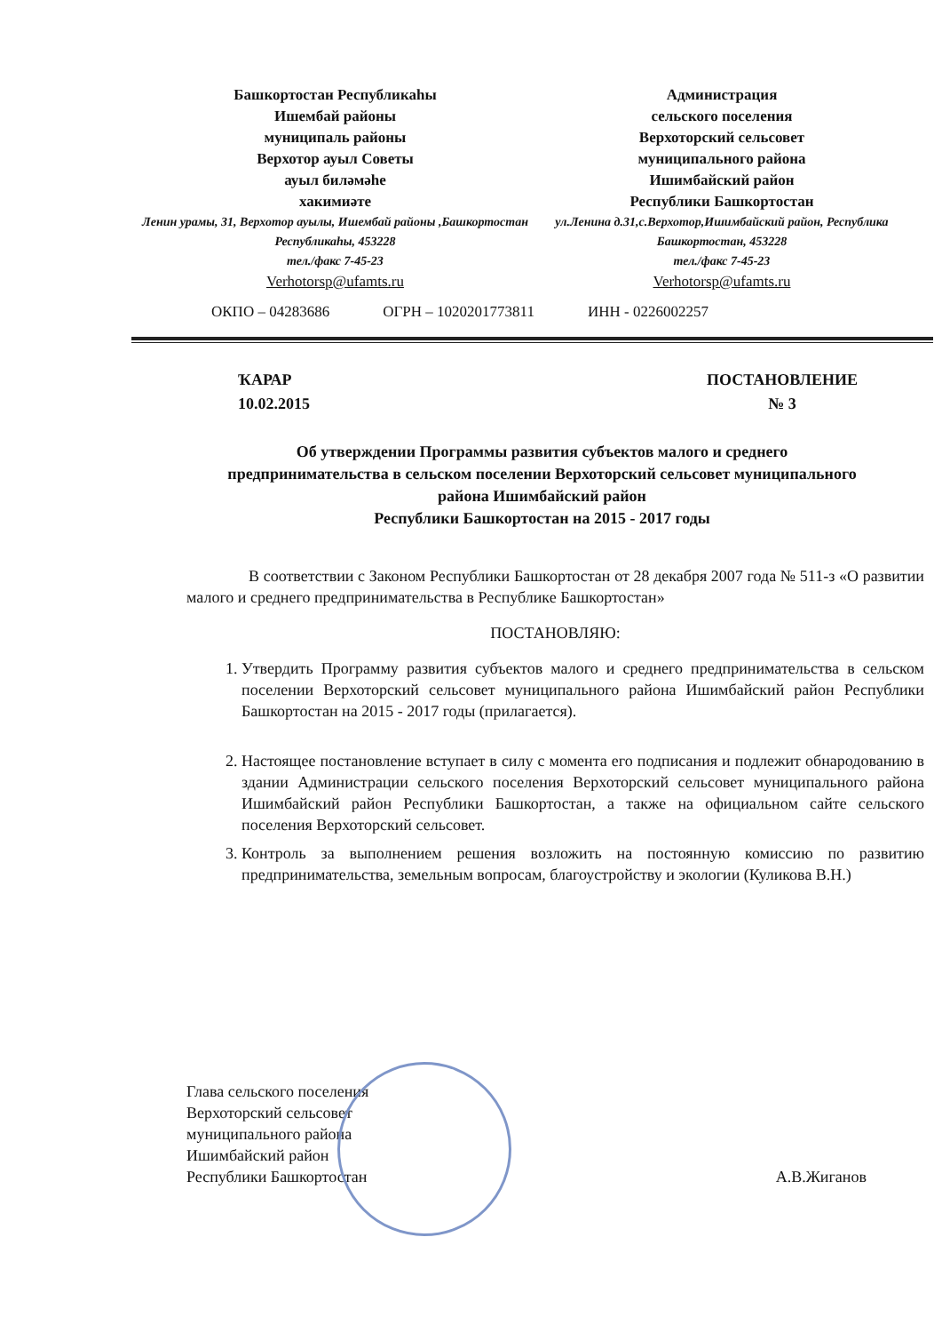Башкортостан Республикаһы
Ишембай районы
муниципаль районы
Верхотор ауыл Советы
ауыл биләмәһе
хакимиәте
Ленин урамы, 31, Верхотор ауылы, Ишембай районы ,Башкортостан Республикаһы, 453228
тел./факс 7-45-23
Verhotorsp@ufamts.ru
Администрация
сельского поселения
Верхоторский сельсовет
муниципального района
Ишимбайский район
Республики Башкортостан
ул.Ленина д.31,с.Верхотор,Ишимбайский район, Республика Башкортостан, 453228
тел./факс 7-45-23
Verhotorsp@ufamts.ru
ОКПО – 04283686 ОГРН – 1020201773811 ИНН - 0226002257
ҠАРАР
10.02.2015
ПОСТАНОВЛЕНИЕ
№ 3
Об утверждении Программы развития субъектов малого и среднего предпринимательства в сельском поселении Верхоторский сельсовет муниципального района Ишимбайский район
Республики Башкортостан на 2015 - 2017 годы
В соответствии с Законом Республики Башкортостан от 28 декабря 2007 года № 511-з «О развитии малого и среднего предпринимательства в Республике Башкортостан»
ПОСТАНОВЛЯЮ:
1. Утвердить Программу развития субъектов малого и среднего предпринимательства в сельском поселении Верхоторский сельсовет муниципального района Ишимбайский район Республики Башкортостан на 2015 - 2017 годы (прилагается).
2. Настоящее постановление вступает в силу с момента его подписания и подлежит обнародованию в здании Администрации сельского поселения Верхоторский сельсовет муниципального района Ишимбайский район Республики Башкортостан, а также на официальном сайте сельского поселения Верхоторский сельсовет.
3. Контроль за выполнением решения возложить на постоянную комиссию по развитию предпринимательства, земельным вопросам, благоустройству и экологии (Куликова В.Н.)
Глава сельского поселения
Верхоторский сельсовет
муниципального района
Ишимбайский район
Республики Башкортостан
А.В.Жиганов